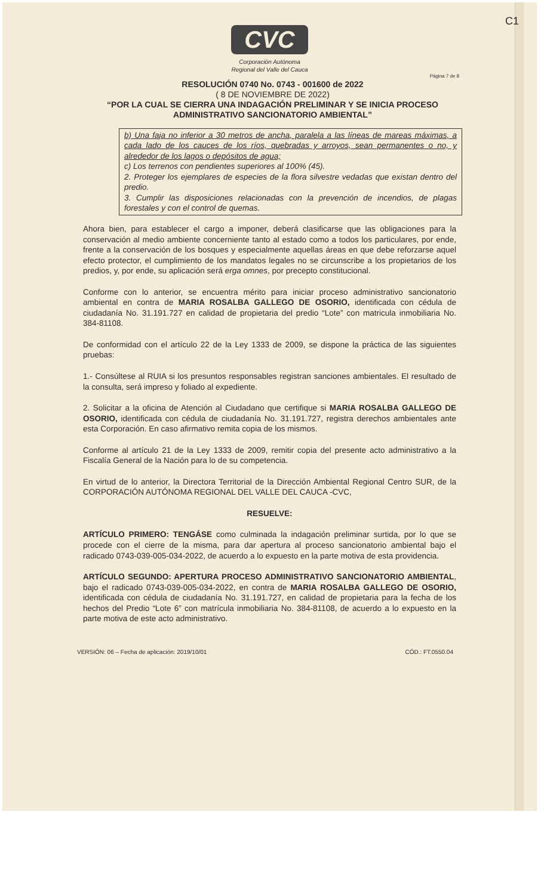C1
CVC
Corporación Autónoma
Regional del Valle del Cauca
Página 7 de 8
RESOLUCIÓN 0740 No. 0743 - 001600 de 2022
( 8 DE NOVIEMBRE DE 2022)
“POR LA CUAL SE CIERRA UNA INDAGACIÓN PRELIMINAR Y SE INICIA PROCESO ADMINISTRATIVO SANCIONATORIO AMBIENTAL”
b) Una faja no inferior a 30 metros de ancha, paralela a las líneas de mareas máximas, a cada lado de los cauces de los ríos, quebradas y arroyos, sean permanentes o no, y alrededor de los lagos o depósitos de agua;
c) Los terrenos con pendientes superiores al 100% (45).
2. Proteger los ejemplares de especies de la flora silvestre vedadas que existan dentro del predio.
3. Cumplir las disposiciones relacionadas con la prevención de incendios, de plagas forestales y con el control de quemas.
Ahora bien, para establecer el cargo a imponer, deberá clasificarse que las obligaciones para la conservación al medio ambiente concerniente tanto al estado como a todos los particulares, por ende, frente a la conservación de los bosques y especialmente aquellas áreas en que debe reforzarse aquel efecto protector, el cumplimiento de los mandatos legales no se circunscribe a los propietarios de los predios, y, por ende, su aplicación será erga omnes, por precepto constitucional.
Conforme con lo anterior, se encuentra mérito para iniciar proceso administrativo sancionatorio ambiental en contra de MARIA ROSALBA GALLEGO DE OSORIO, identificada con cédula de ciudadanía No. 31.191.727 en calidad de propietaria del predio “Lote” con matricula inmobiliaria No. 384-81108.
De conformidad con el artículo 22 de la Ley 1333 de 2009, se dispone la práctica de las siguientes pruebas:
1.- Consúltese al RUIA si los presuntos responsables registran sanciones ambientales. El resultado de la consulta, será impreso y foliado al expediente.
2. Solicitar a la oficina de Atención al Ciudadano que certifique si MARIA ROSALBA GALLEGO DE OSORIO, identificada con cédula de ciudadanía No. 31.191.727, registra derechos ambientales ante esta Corporación. En caso afirmativo remita copia de los mismos.
Conforme al artículo 21 de la Ley 1333 de 2009, remitir copia del presente acto administrativo a la Fiscalía General de la Nación para lo de su competencia.
En virtud de lo anterior, la Directora Territorial de la Dirección Ambiental Regional Centro SUR, de la CORPORACIÓN AUTÓNOMA REGIONAL DEL VALLE DEL CAUCA -CVC,
RESUELVE:
ARTÍCULO PRIMERO: TENGÁSE como culminada la indagación preliminar surtida, por lo que se procede con el cierre de la misma, para dar apertura al proceso sancionatorio ambiental bajo el radicado 0743-039-005-034-2022, de acuerdo a lo expuesto en la parte motiva de esta providencia.
ARTÍCULO SEGUNDO: APERTURA PROCESO ADMINISTRATIVO SANCIONATORIO AMBIENTAL, bajo el radicado 0743-039-005-034-2022, en contra de MARIA ROSALBA GALLEGO DE OSORIO, identificada con cédula de ciudadanía No. 31.191.727, en calidad de propietaria para la fecha de los hechos del Predio “Lote 6” con matrícula inmobiliaria No. 384-81108, de acuerdo a lo expuesto en la parte motiva de este acto administrativo.
VERSIÓN: 06 – Fecha de aplicación: 2019/10/01 CÓD.: FT.0550.04